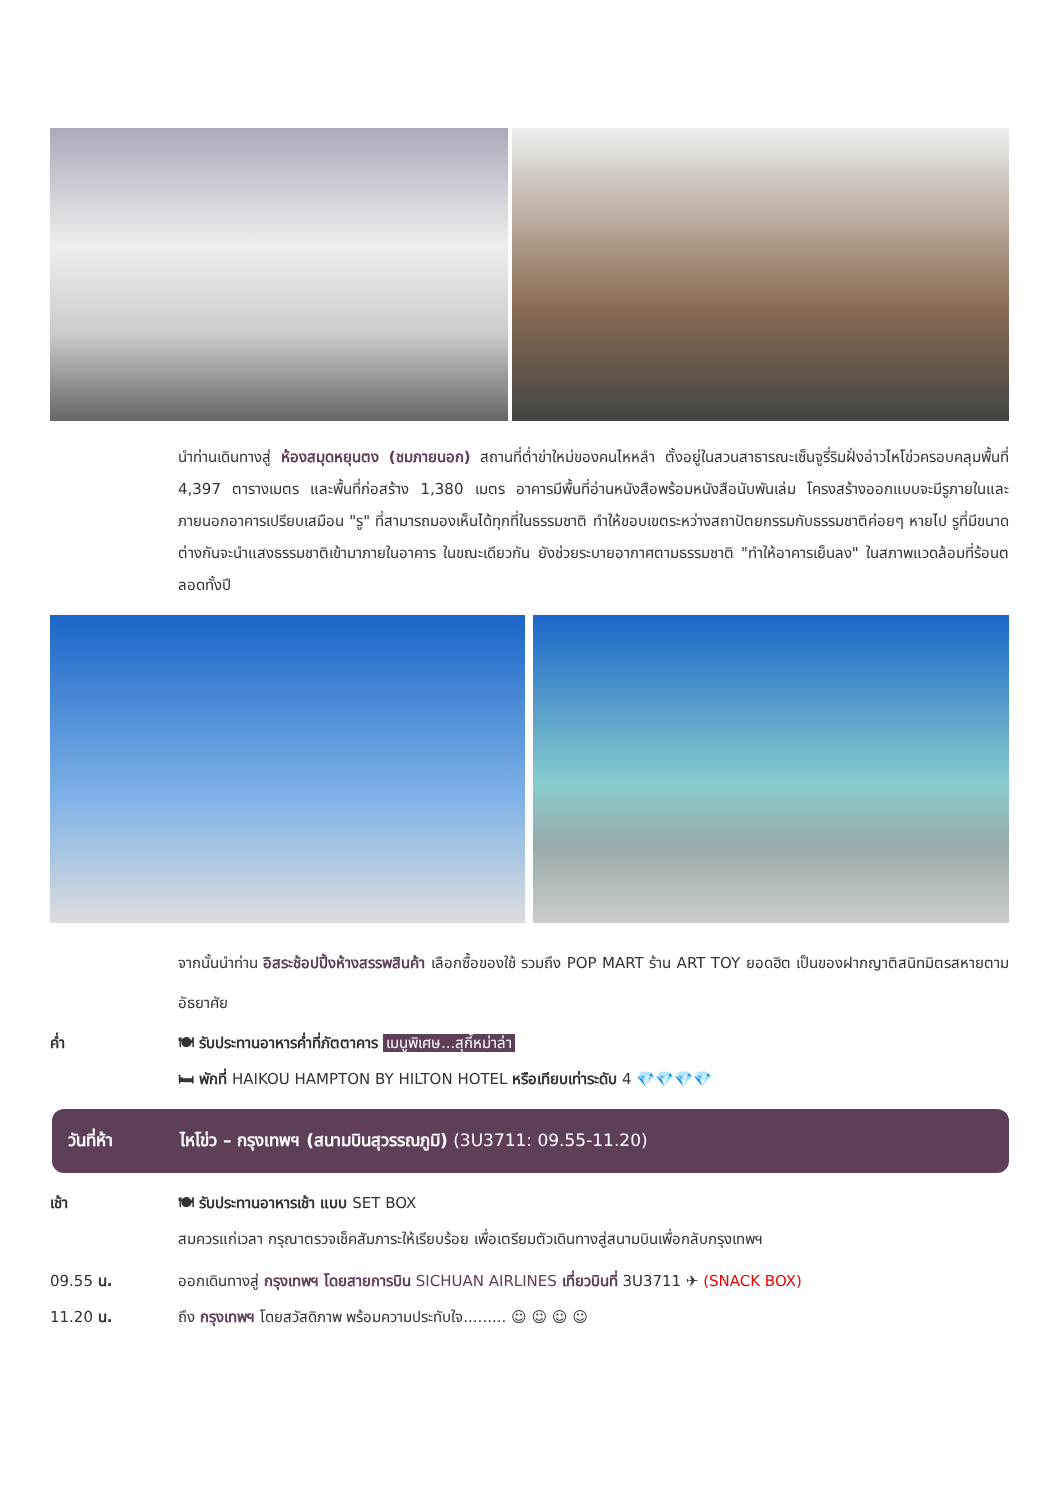นำท่านเดินทางสู่ ห้องสมุดหยุนตง (ชมภายนอก) สถานที่ต่ำข่าใหม่ของคนไหหลำ ตั้งอยู่ในสวนสาธารณะเซ็นจูรี่ริมฝั่งอ่าวไหโข่วครอบคลุมพื้นที่ 4,397 ตารางเมตร และพื้นที่ก่อสร้าง 1,380 เมตร อาคารมีพื้นที่อ่านหนังสือพร้อมหนังสือนับพันเล่ม โครงสร้างออกแบบจะมีรูภายในและภายนอกอาคารเปรียบเสมือน "รู" ที่สามารถมองเห็นได้ทุกที่ในธรรมชาติ ทำให้ขอบเขตระหว่างสถาปัตยกรรมกับธรรมชาติค่อยๆ หายไป รูที่มีขนาดต่างกันจะนำแสงธรรมชาติเข้ามาภายในอาคาร ในขณะเดียวกัน ยังช่วยระบายอากาศตามธรรมชาติ "ทำให้อาคารเย็นลง" ในสภาพแวดล้อมที่ร้อนตลอดทั้งปี
จากนั้นนำท่าน อิสระช้อปปิ้งห้างสรรพสินค้า เลือกซื้อของใช้ รวมถึง POP MART ร้าน ART TOY ยอดฮิต เป็นของฝากญาติสนิทมิตรสหายตามอัธยาศัย
ค่ำ 🍽 รับประทานอาหารค่ำที่ภัตตาคาร เมนูพิเศษ...สุกี้หม่าล่า
🛏 พักที่ HAIKOU HAMPTON BY HILTON HOTEL หรือเทียบเท่าระดับ 4 💎💎💎💎
วันที่ห้า
ไหโข่ว – กรุงเทพฯ (สนามบินสุวรรณภูมิ) (3U3711: 09.55-11.20)
เช้า 🍽 รับประทานอาหารเช้า แบบ SET BOX
สมควรแก่เวลา กรุณาตรวจเช็คสัมภาระให้เรียบร้อย เพื่อเตรียมตัวเดินทางสู่สนามบินเพื่อกลับกรุงเทพฯ
09.55 น. ออกเดินทางสู่ กรุงเทพฯ โดยสายการบิน SICHUAN AIRLINES เที่ยวบินที่ 3U3711 ✈ (SNACK BOX)
11.20 น. ถึง กรุงเทพฯ โดยสวัสดิภาพ พร้อมความประทับใจ......... ☺ ☺ ☺ ☺